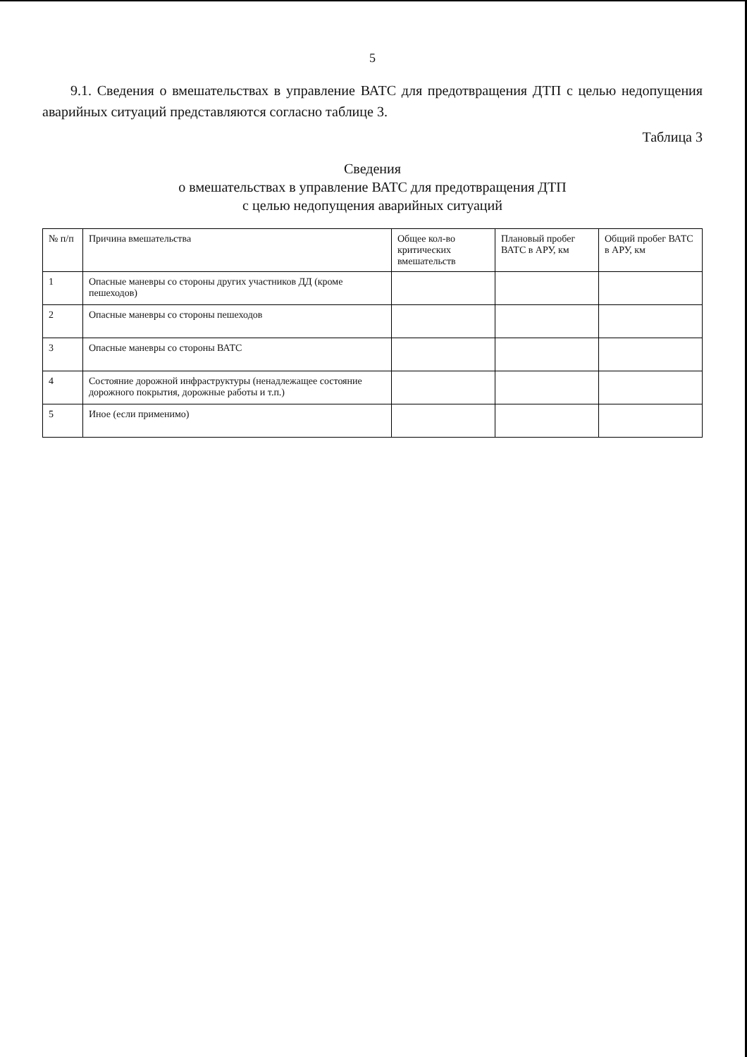5
9.1. Сведения о вмешательствах в управление ВАТС для предотвращения ДТП с целью недопущения аварийных ситуаций представляются согласно таблице 3.
Таблица 3
Сведения
о вмешательствах в управление ВАТС для предотвращения ДТП
с целью недопущения аварийных ситуаций
| № п/п | Причина вмешательства | Общее кол-во критических вмешательств | Плановый пробег ВАТС в АРУ, км | Общий пробег ВАТС в АРУ, км |
| --- | --- | --- | --- | --- |
| 1 | Опасные маневры со стороны других участников ДД (кроме пешеходов) | | | |
| 2 | Опасные маневры со стороны пешеходов | | | |
| 3 | Опасные маневры со стороны ВАТС | | | |
| 4 | Состояние дорожной инфраструктуры (ненадлежащее состояние дорожного покрытия, дорожные работы и т.п.) | | | |
| 5 | Иное (если применимо) | | | |